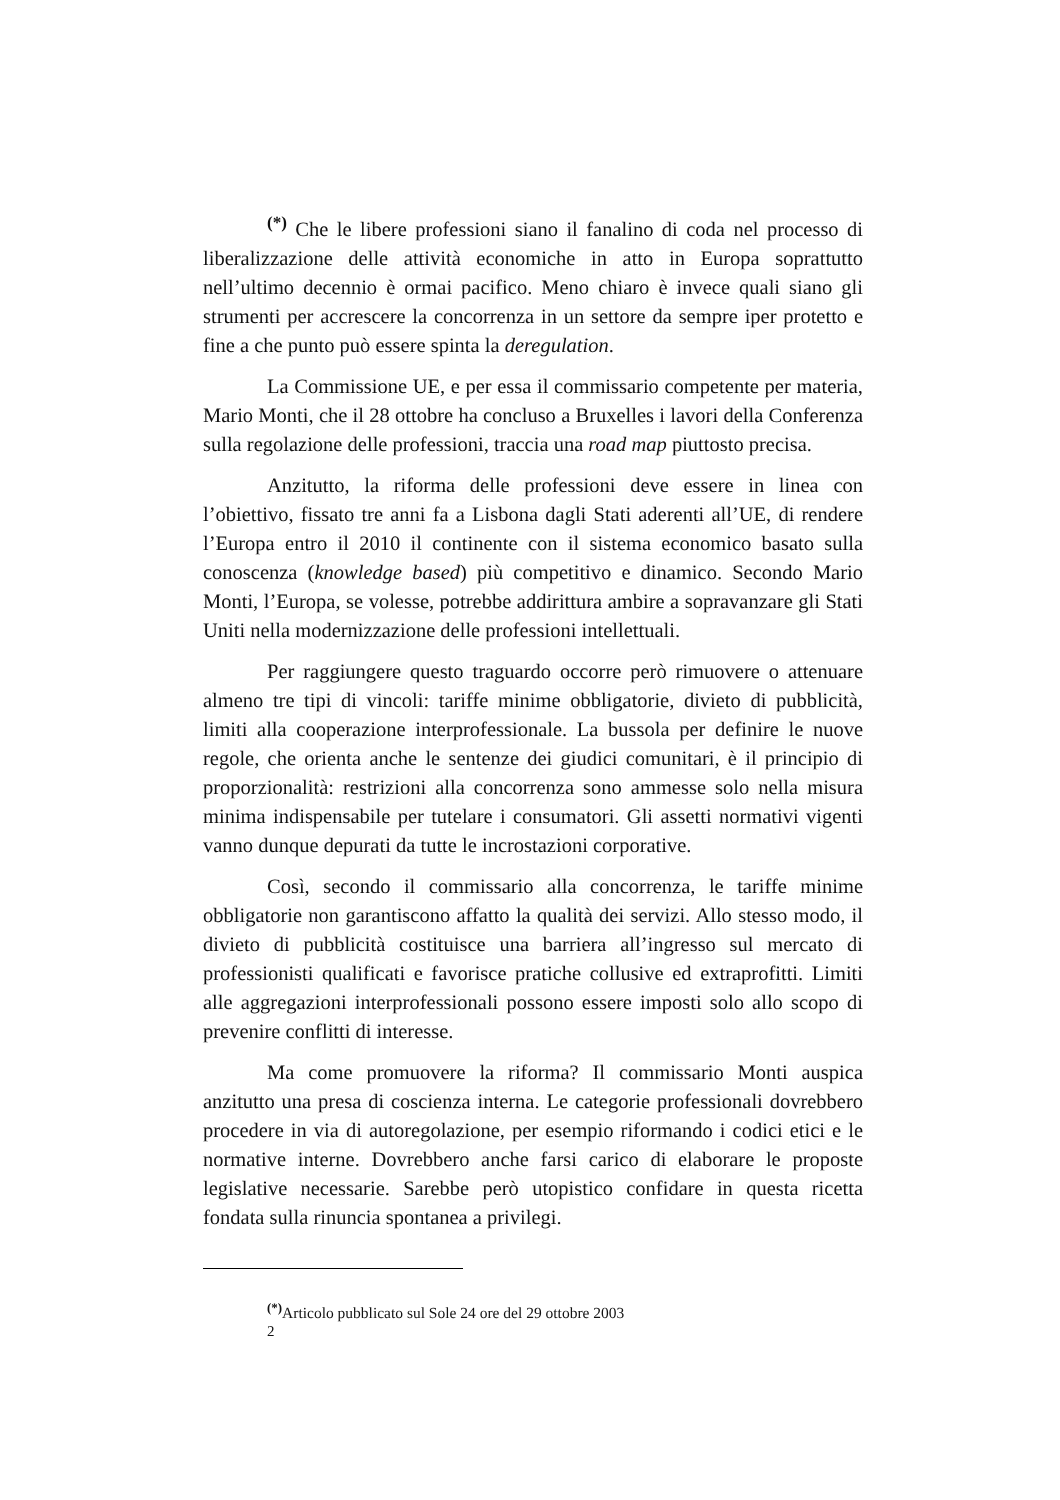<sup>(*)</sup> Che le libere professioni siano il fanalino di coda nel processo di liberalizzazione delle attività economiche in atto in Europa soprattutto nell’ultimo decennio è ormai pacifico. Meno chiaro è invece quali siano gli strumenti per accrescere la concorrenza in un settore da sempre iper protetto e fine a che punto può essere spinta la deregulation.
La Commissione UE, e per essa il commissario competente per materia, Mario Monti, che il 28 ottobre ha concluso a Bruxelles i lavori della Conferenza sulla regolazione delle professioni, traccia una road map piuttosto precisa.
Anzitutto, la riforma delle professioni deve essere in linea con l’obiettivo, fissato tre anni fa a Lisbona dagli Stati aderenti all’UE, di rendere l’Europa entro il 2010 il continente con il sistema economico basato sulla conoscenza (knowledge based) più competitivo e dinamico. Secondo Mario Monti, l’Europa, se volesse, potrebbe addirittura ambire a sopravanzare gli Stati Uniti nella modernizzazione delle professioni intellettuali.
Per raggiungere questo traguardo occorre però rimuovere o attenuare almeno tre tipi di vincoli: tariffe minime obbligatorie, divieto di pubblicità, limiti alla cooperazione interprofessionale. La bussola per definire le nuove regole, che orienta anche le sentenze dei giudici comunitari, è il principio di proporzionalità: restrizioni alla concorrenza sono ammesse solo nella misura minima indispensabile per tutelare i consumatori. Gli assetti normativi vigenti vanno dunque depurati da tutte le incrostazioni corporative.
Così, secondo il commissario alla concorrenza, le tariffe minime obbligatorie non garantiscono affatto la qualità dei servizi. Allo stesso modo, il divieto di pubblicità costituisce una barriera all’ingresso sul mercato di professionisti qualificati e favorisce pratiche collusive ed extraprofitti. Limiti alle aggregazioni interprofessionali possono essere imposti solo allo scopo di prevenire conflitti di interesse.
Ma come promuovere la riforma? Il commissario Monti auspica anzitutto una presa di coscienza interna. Le categorie professionali dovrebbero procedere in via di autoregolazione, per esempio riformando i codici etici e le normative interne. Dovrebbero anche farsi carico di elaborare le proposte legislative necessarie. Sarebbe però utopistico confidare in questa ricetta fondata sulla rinuncia spontanea a privilegi.
<sup>(*)</sup> Articolo pubblicato sul Sole 24 ore del 29 ottobre 2003
2